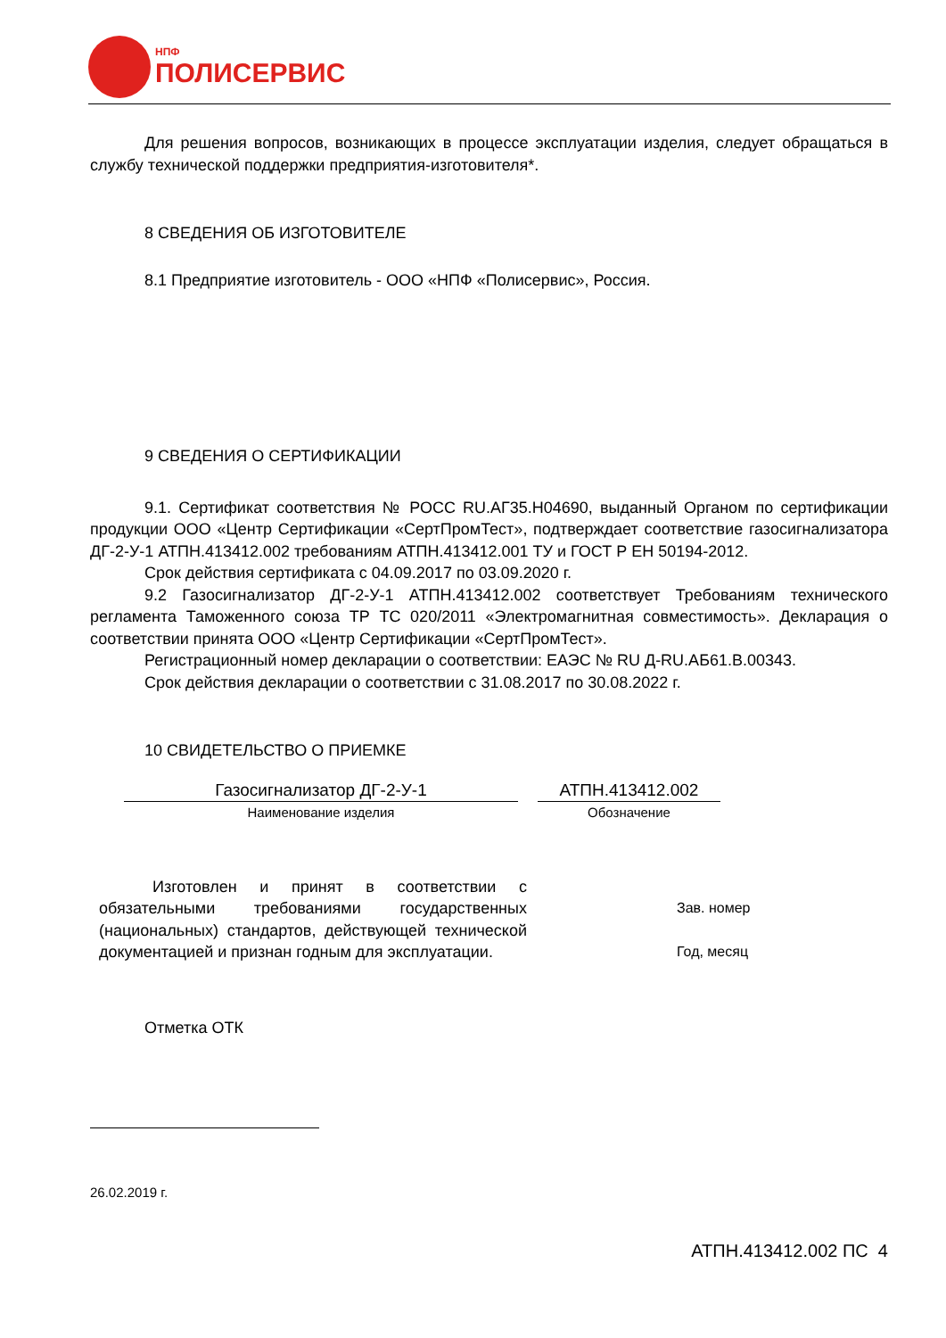НПФ
ПОЛИСЕРВИС
Для решения вопросов, возникающих в процессе эксплуатации изделия, следует обращаться в службу технической поддержки предприятия-изготовителя*.
8 СВЕДЕНИЯ ОБ ИЗГОТОВИТЕЛЕ
8.1 Предприятие изготовитель - ООО «НПФ «Полисервис», Россия.
9 СВЕДЕНИЯ О СЕРТИФИКАЦИИ
9.1. Сертификат соответствия № РОСС RU.АГ35.Н04690, выданный Органом по сертификации продукции ООО «Центр Сертификации «СертПромТест», подтверждает соответствие газосигнализатора ДГ-2-У-1 АТПН.413412.002 требованиям АТПН.413412.001 ТУ и ГОСТ Р ЕН 50194-2012.
Срок действия сертификата с 04.09.2017 по 03.09.2020 г.
9.2 Газосигнализатор ДГ-2-У-1 АТПН.413412.002 соответствует Требованиям технического регламента Таможенного союза ТР ТС 020/2011 «Электромагнитная совместимость». Декларация о соответствии принята ООО «Центр Сертификации «СертПромТест».
Регистрационный номер декларации о соответствии: ЕАЭС № RU Д-RU.АБ61.В.00343.
Срок действия декларации о соответствии с 31.08.2017 по 30.08.2022 г.
10 СВИДЕТЕЛЬСТВО О ПРИЕМКЕ
Газосигнализатор ДГ-2-У-1
Наименование изделия
АТПН.413412.002
Обозначение
Изготовлен и принят в соответствии с обязательными требованиями государственных (национальных) стандартов, действующей технической документацией и признан годным для эксплуатации.
Зав. номер
Год, месяц
Отметка ОТК
26.02.2019 г.
АТПН.413412.002 ПС 4